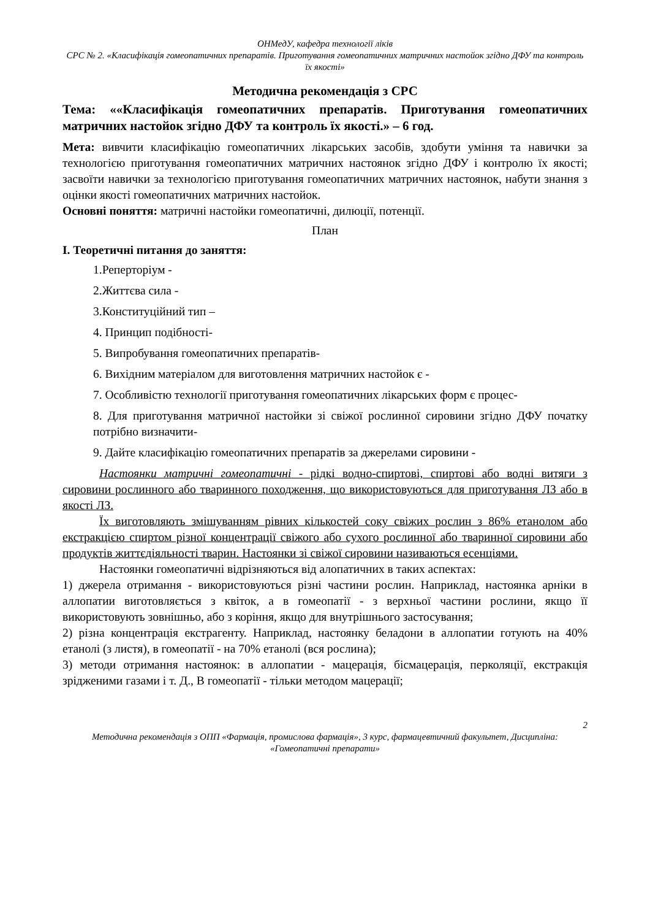ОНМедУ, кафедра технології ліків
СРС № 2. «Класифікація гомеопатичних препаратів. Приготування гомеопатичних матричних настойок згідно ДФУ та контроль їх якості»
Методична рекомендація з СРС
Тема: ««Класифікація гомеопатичних препаратів. Приготування гомеопатичних матричних настойок згідно ДФУ та контроль їх якості.» – 6 год.
Мета: вивчити класифікацію гомеопатичних лікарських засобів, здобути уміння та навички за технологією приготування гомеопатичних матричних настоянок згідно ДФУ і контролю їх якості; засвоїти навички за технологією приготування гомеопатичних матричних настоянок, набути знання з оцінки якості гомеопатичних матричних настойок.
Основні поняття: матричні настойки гомеопатичні, дилюції, потенції.
План
I. Теоретичні питання до заняття:
1.Реперторіум -
2.Життєва сила -
3.Конституційний тип –
4. Принцип подібності-
5. Випробування гомеопатичних препаратів-
6. Вихідним матеріалом для виготовлення матричних настойок є -
7. Особливістю технології приготування гомеопатичних лікарських форм є процес-
8. Для приготування матричної настойки зі свіжої рослинної сировини згідно ДФУ початку потрібно визначити-
9. Дайте класифікацію гомеопатичних препаратів за джерелами сировини -
Настоянки матричні гомеопатичні - рідкі водно-спиртові, спиртові або водні витяги з сировини рослинного або тваринного походження, що використовуються для приготування ЛЗ або в якості ЛЗ.
Їх виготовляють змішуванням рівних кількостей соку свіжих рослин з 86% етанолом або екстракцією спиртом різної концентрації свіжого або сухого рослинної або тваринної сировини або продуктів життєдіяльності тварин. Настоянки зі свіжої сировини називаються есенціями.
Настоянки гомеопатичні відрізняються від алопатичних в таких аспектах:
1) джерела отримання - використовуються різні частини рослин. Наприклад, настоянка арніки в аллопатии виготовляється з квіток, а в гомеопатії - з верхньої частини рослини, якщо її використовують зовнішньо, або з коріння, якщо для внутрішнього застосування;
2) різна концентрація екстрагенту. Наприклад, настоянку беладони в аллопатии готують на 40% етанолі (з листя), в гомеопатії - на 70% етанолі (вся рослина);
3) методи отримання настоянок: в аллопатии - мацерація, бісмацерація, перколяції, екстракція зрідженими газами і т. Д., В гомеопатії - тільки методом мацерації;
2
Методична рекомендація з ОПП «Фармація, промислова фармація», 3 курс, фармацевтичний факультет, Дисципліна: «Гомеопатичні препарати»